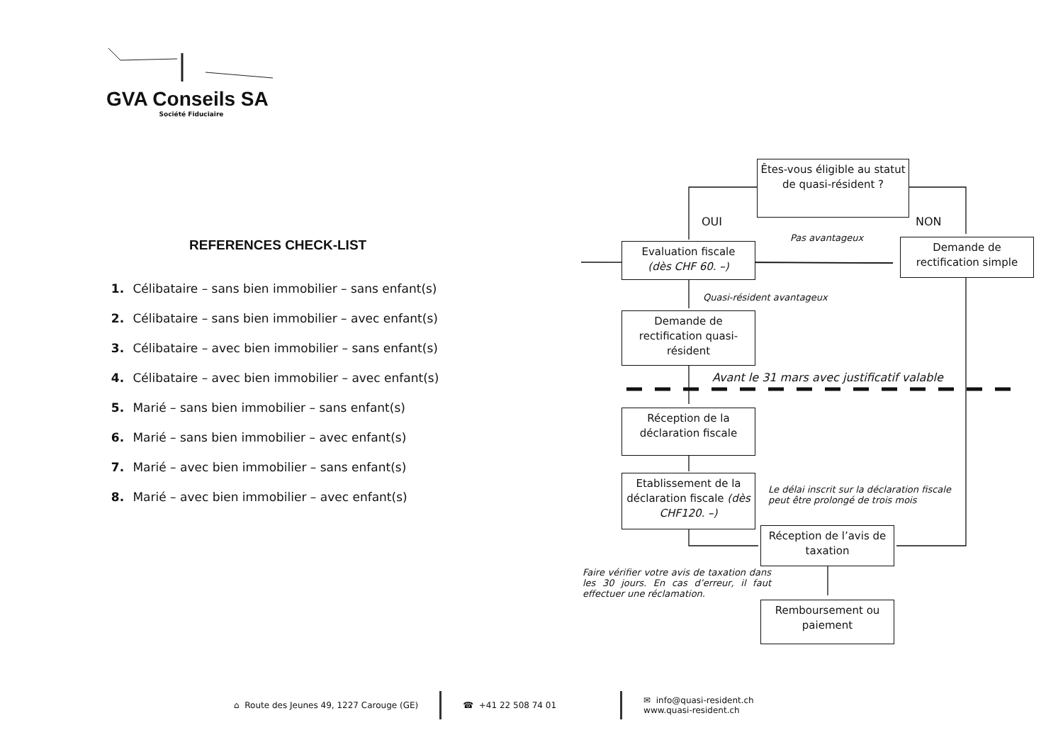GVA Conseils SA
Société Fiduciaire
REFERENCES CHECK-LIST
1. Célibataire – sans bien immobilier – sans enfant(s)
2. Célibataire – sans bien immobilier – avec enfant(s)
3. Célibataire – avec bien immobilier – sans enfant(s)
4. Célibataire – avec bien immobilier – avec enfant(s)
5. Marié – sans bien immobilier – sans enfant(s)
6. Marié – sans bien immobilier – avec enfant(s)
7. Marié – avec bien immobilier – sans enfant(s)
8. Marié – avec bien immobilier – avec enfant(s)
Êtes-vous éligible au statut de quasi-résident ?
OUI NON
Pas avantageux
Evaluation fiscale
(dès CHF 60. –)
Demande de rectification simple
Quasi-résident avantageux
Demande de rectification quasi-résident
Avant le 31 mars avec justificatif valable
Réception de la déclaration fiscale
Etablissement de la déclaration fiscale (dès CHF120. –)
Le délai inscrit sur la déclaration fiscale
peut être prolongé de trois mois
Réception de l’avis de taxation
Faire vérifier votre avis de taxation dans les 30 jours. En cas d’erreur, il faut effectuer une réclamation.
Remboursement ou paiement
⌂ Route des Jeunes 49, 1227 Carouge (GE) ☎ +41 22 508 74 01 ✉ info@quasi-resident.ch
www.quasi-resident.ch